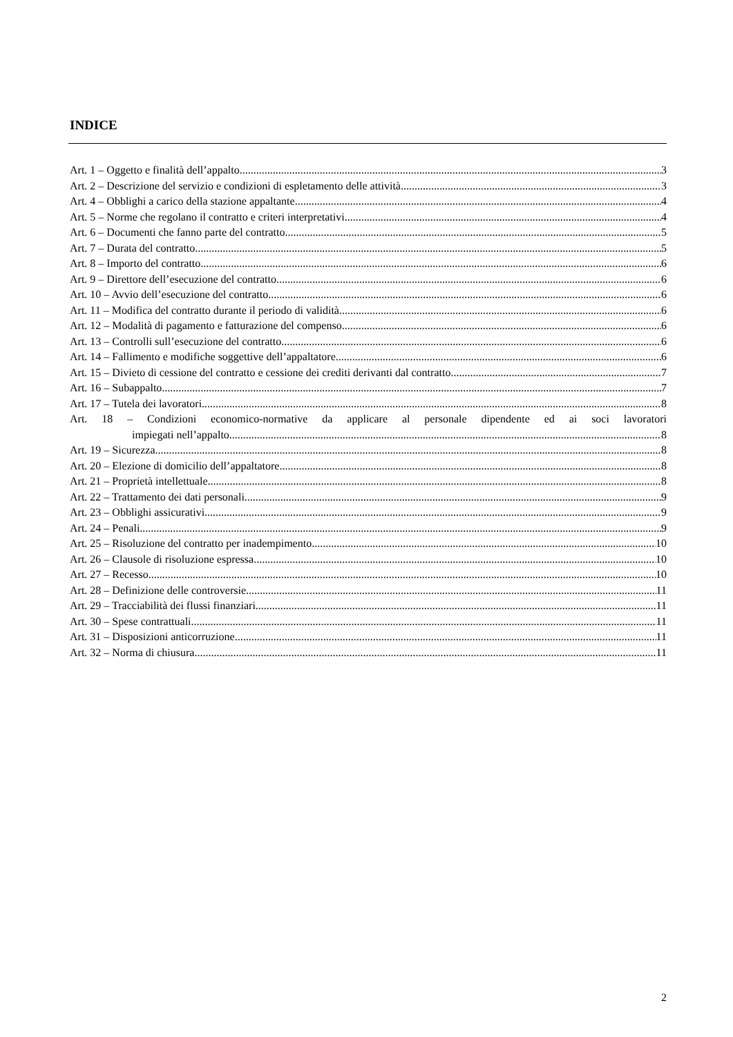INDICE
Art. 1 – Oggetto e finalità dell’appalto 3
Art. 2 – Descrizione del servizio e condizioni di espletamento delle attività 3
Art. 4 – Obblighi a carico della stazione appaltante 4
Art. 5 – Norme che regolano il contratto e criteri interpretativi 4
Art. 6 – Documenti che fanno parte del contratto 5
Art. 7 – Durata del contratto 5
Art. 8 – Importo del contratto 6
Art. 9 – Direttore dell’esecuzione del contratto 6
Art. 10 – Avvio dell’esecuzione del contratto 6
Art. 11 – Modifica del contratto durante il periodo di validità 6
Art. 12 – Modalità di pagamento e fatturazione del compenso 6
Art. 13 – Controlli sull’esecuzione del contratto 6
Art. 14 – Fallimento e modifiche soggettive dell’appaltatore 6
Art. 15 – Divieto di cessione del contratto e cessione dei crediti derivanti dal contratto 7
Art. 16 – Subappalto 7
Art. 17 – Tutela dei lavoratori 8
Art. 18 – Condizioni economico-normative da applicare al personale dipendente ed ai soci lavoratori
impiegati nell’appalto 8
Art. 19 – Sicurezza 8
Art. 20 – Elezione di domicilio dell’appaltatore 8
Art. 21 – Proprietà intellettuale 8
Art. 22 – Trattamento dei dati personali 9
Art. 23 – Obblighi assicurativi 9
Art. 24 – Penali 9
Art. 25 – Risoluzione del contratto per inadempimento 10
Art. 26 – Clausole di risoluzione espressa 10
Art. 27 – Recesso 10
Art. 28 – Definizione delle controversie 11
Art. 29 – Tracciabilità dei flussi finanziari 11
Art. 30 – Spese contrattuali 11
Art. 31 – Disposizioni anticorruzione 11
Art. 32 – Norma di chiusura 11
2